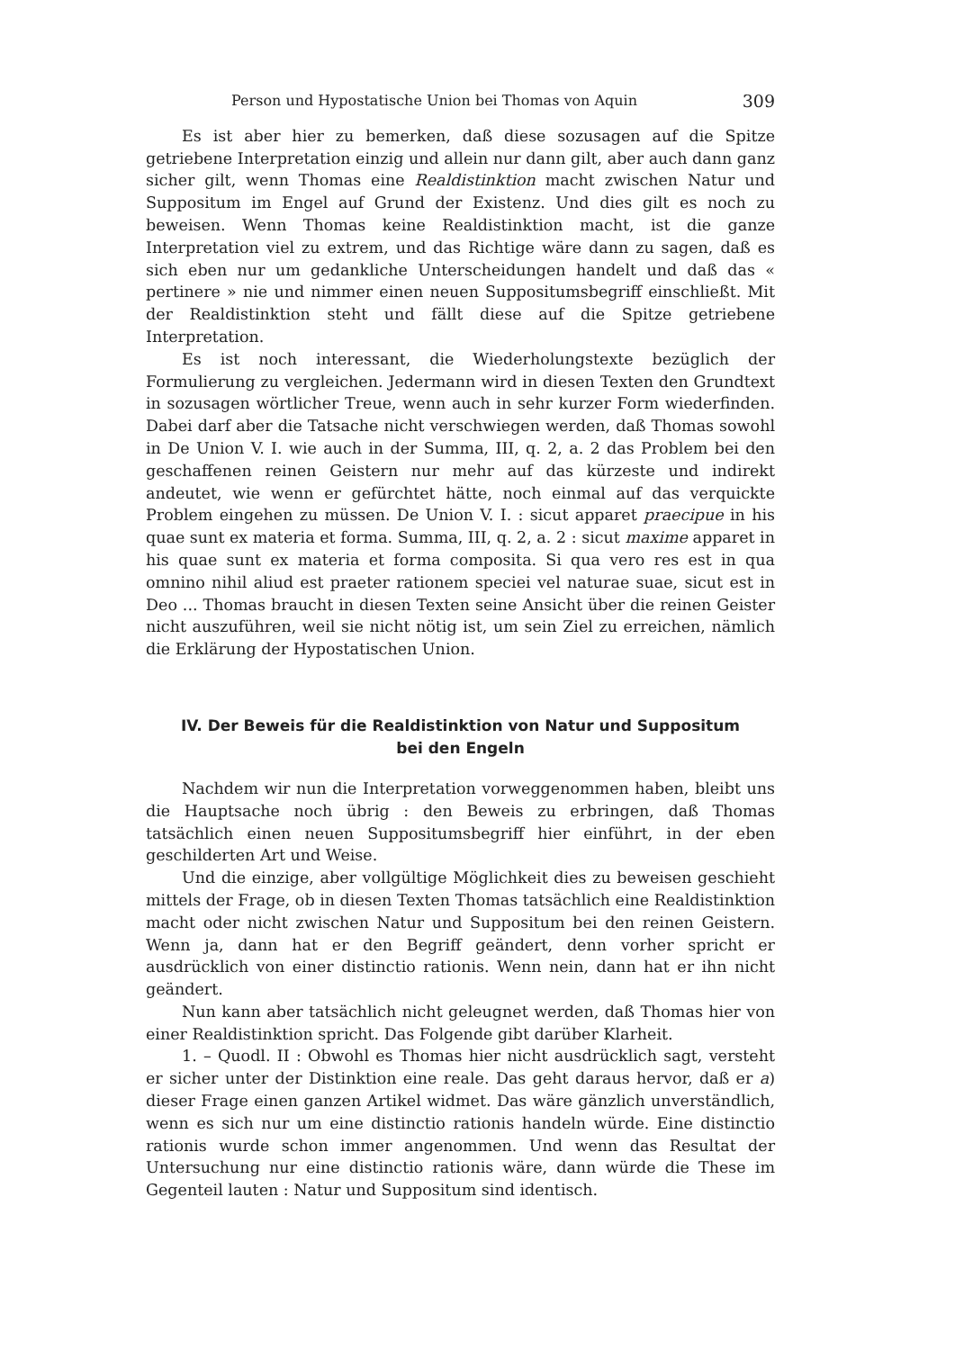Person und Hypostatische Union bei Thomas von Aquin 309
Es ist aber hier zu bemerken, daß diese sozusagen auf die Spitze getriebene Interpretation einzig und allein nur dann gilt, aber auch dann ganz sicher gilt, wenn Thomas eine Realdistinktion macht zwischen Natur und Suppositum im Engel auf Grund der Existenz. Und dies gilt es noch zu beweisen. Wenn Thomas keine Realdistinktion macht, ist die ganze Interpretation viel zu extrem, und das Richtige wäre dann zu sagen, daß es sich eben nur um gedankliche Unterscheidungen handelt und daß das « pertinere » nie und nimmer einen neuen Suppositumsbegriff einschließt. Mit der Realdistinktion steht und fällt diese auf die Spitze getriebene Interpretation.
Es ist noch interessant, die Wiederholungstexte bezüglich der Formulierung zu vergleichen. Jedermann wird in diesen Texten den Grundtext in sozusagen wörtlicher Treue, wenn auch in sehr kurzer Form wiederfinden. Dabei darf aber die Tatsache nicht verschwiegen werden, daß Thomas sowohl in De Union V. I. wie auch in der Summa, III, q. 2, a. 2 das Problem bei den geschaffenen reinen Geistern nur mehr auf das kürzeste und indirekt andeutet, wie wenn er gefürchtet hätte, noch einmal auf das verquickte Problem eingehen zu müssen. De Union V. I. : sicut apparet praecipue in his quae sunt ex materia et forma. Summa, III, q. 2, a. 2 : sicut maxime apparet in his quae sunt ex materia et forma composita. Si qua vero res est in qua omnino nihil aliud est praeter rationem speciei vel naturae suae, sicut est in Deo ... Thomas braucht in diesen Texten seine Ansicht über die reinen Geister nicht auszuführen, weil sie nicht nötig ist, um sein Ziel zu erreichen, nämlich die Erklärung der Hypostatischen Union.
IV. Der Beweis für die Realdistinktion von Natur und Suppositum
bei den Engeln
Nachdem wir nun die Interpretation vorweggenommen haben, bleibt uns die Hauptsache noch übrig : den Beweis zu erbringen, daß Thomas tatsächlich einen neuen Suppositumsbegriff hier einführt, in der eben geschilderten Art und Weise.
Und die einzige, aber vollgültige Möglichkeit dies zu beweisen geschieht mittels der Frage, ob in diesen Texten Thomas tatsächlich eine Realdistinktion macht oder nicht zwischen Natur und Suppositum bei den reinen Geistern. Wenn ja, dann hat er den Begriff geändert, denn vorher spricht er ausdrücklich von einer distinctio rationis. Wenn nein, dann hat er ihn nicht geändert.
Nun kann aber tatsächlich nicht geleugnet werden, daß Thomas hier von einer Realdistinktion spricht. Das Folgende gibt darüber Klarheit.
1. – Quodl. II : Obwohl es Thomas hier nicht ausdrücklich sagt, versteht er sicher unter der Distinktion eine reale. Das geht daraus hervor, daß er a) dieser Frage einen ganzen Artikel widmet. Das wäre gänzlich unverständlich, wenn es sich nur um eine distinctio rationis handeln würde. Eine distinctio rationis wurde schon immer angenommen. Und wenn das Resultat der Untersuchung nur eine distinctio rationis wäre, dann würde die These im Gegenteil lauten : Natur und Suppositum sind identisch.